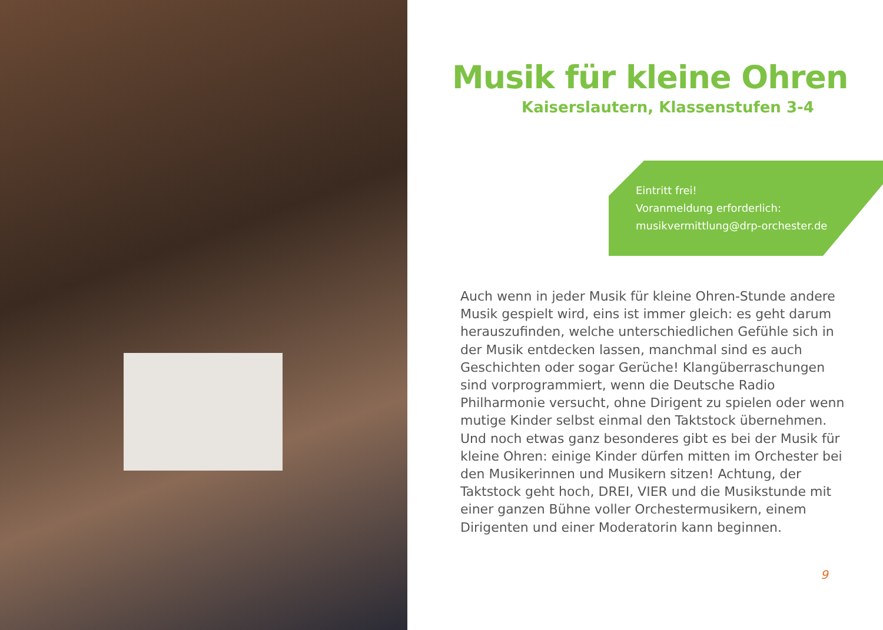Musik für kleine Ohren
Kaiserslautern, Klassenstufen 3-4
Eintritt frei!
Voranmeldung erforderlich:
musikvermittlung@drp-orchester.de
Auch wenn in jeder Musik für kleine Ohren-Stunde andere Musik gespielt wird, eins ist immer gleich: es geht darum herauszufinden, welche unterschiedlichen Gefühle sich in der Musik entdecken lassen, manchmal sind es auch Geschichten oder sogar Gerüche! Klang­überraschungen sind vorprogrammiert, wenn die Deutsche Radio Philharmonie versucht, ohne Dirigent zu spielen oder wenn mutige Kinder selbst einmal den Taktstock übernehmen. Und noch etwas ganz besonderes gibt es bei der Musik für kleine Ohren: einige Kinder dürfen mitten im Orchester bei den Musikerinnen und Musikern sitzen! Achtung, der Taktstock geht hoch, DREI, VIER und die Musikstunde mit einer ganzen Bühne voller Orchestermusikern, einem Dirigenten und einer Moderatorin kann beginnen.
9